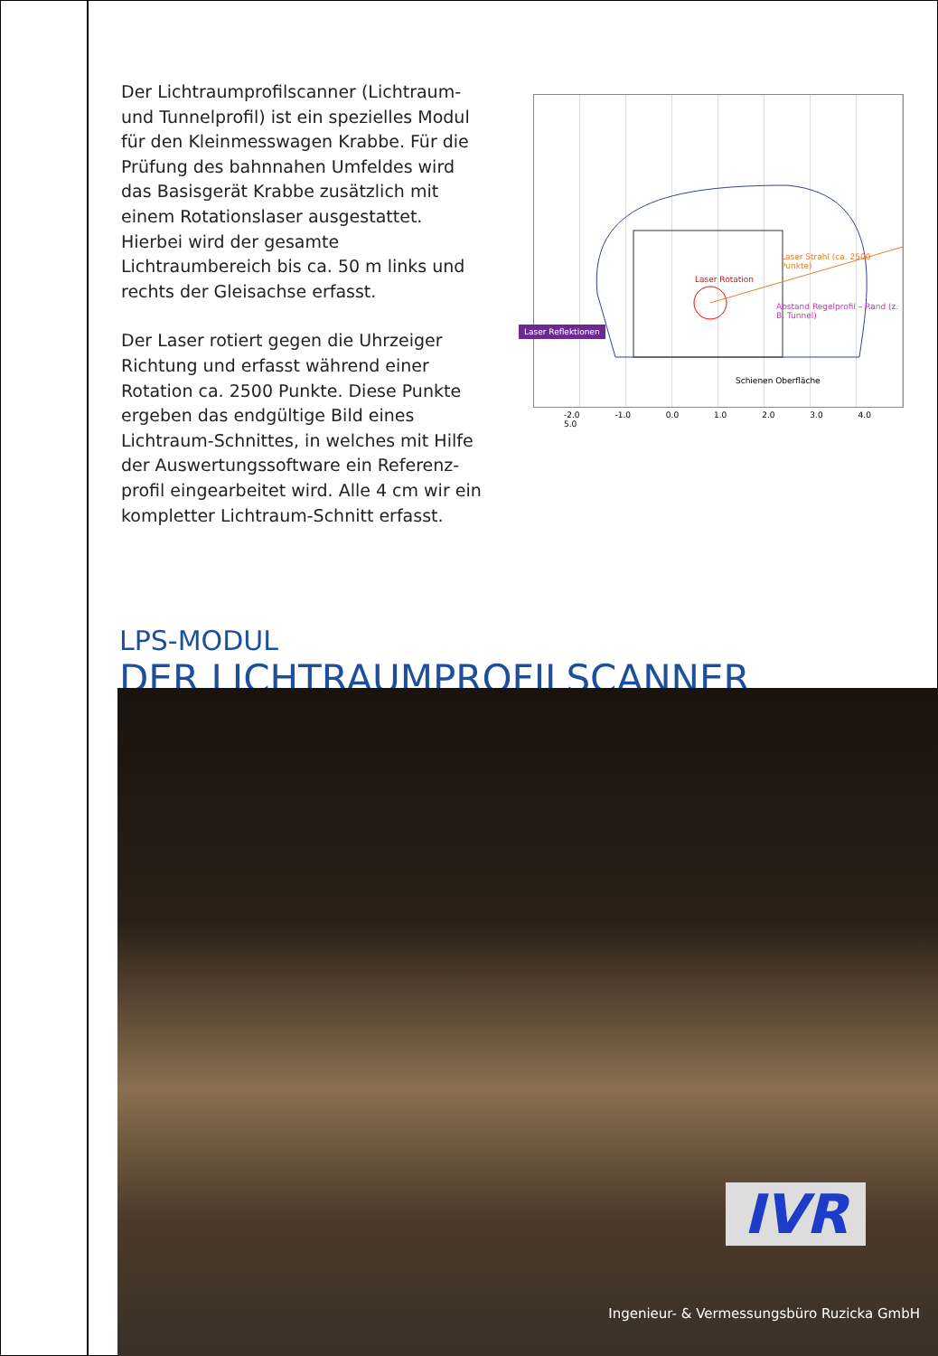Der Lichtraumprofilscanner (Lichtraum- und Tunnelprofil) ist ein spezielles Modul für den Kleinmesswagen Krabbe. Für die Prüfung des bahnnahen Umfeldes wird das Basisgerät Krabbe zusätzlich mit einem Rotationslaser ausgestattet. Hierbei wird der gesamte Lichtraumbereich bis ca. 50 m links und rechts der Gleisachse erfasst.
Der Laser rotiert gegen die Uhrzeiger Richtung und erfasst während einer Rotation ca. 2500 Punkte. Diese Punkte ergeben das endgültige Bild eines Lichtraum-Schnittes, in welches mit Hilfe der Auswertungssoftware ein Referenz-profil eingearbeitet wird. Alle 4 cm wir ein kompletter Lichtraum-Schnitt erfasst.
Laser Rotation
Abstand Regelprofil – Rand (z. B. Tunnel)
Laser Strahl (ca. 2500 Punkte)
Laser Reflektionen
Schienen Oberfläche
-2.0 -1.0 0.0 1.0 2.0 3.0 4.0 5.0
LPS-MODUL
DER LICHTRAUMPROFILSCANNER
IVR
Ingenieur- & Vermessungsbüro Ruzicka GmbH